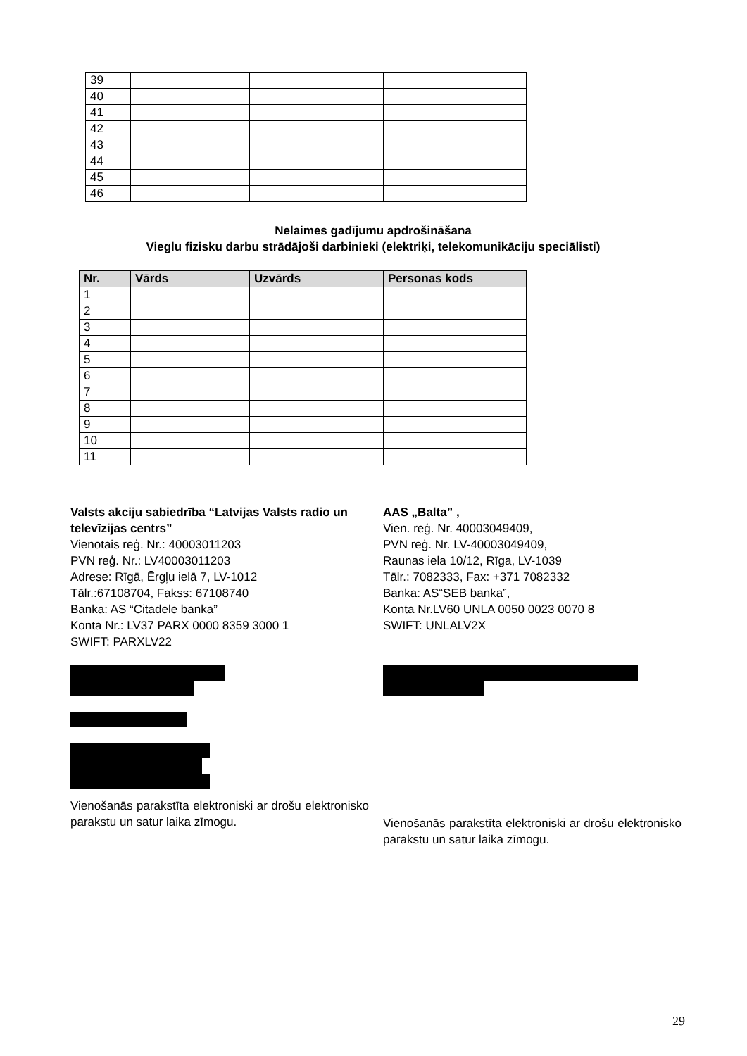| 39 | | | |
| 40 | | | |
| 41 | | | |
| 42 | | | |
| 43 | | | |
| 44 | | | |
| 45 | | | |
| 46 | | | |
Nelaimes gadījumu apdrošināšana
Vieglu fizisku darbu strādājoši darbinieki (elektriķi, telekomunikāciju speciālisti)
| Nr. | Vārds | Uzvārds | Personas kods |
| --- | --- | --- | --- |
| 1 | | | |
| 2 | | | |
| 3 | | | |
| 4 | | | |
| 5 | | | |
| 6 | | | |
| 7 | | | |
| 8 | | | |
| 9 | | | |
| 10 | | | |
| 11 | | | |
Valsts akciju sabiedrība “Latvijas Valsts radio un televīzijas centrs”
Vienotais reģ. Nr.: 40003011203
PVN reģ. Nr.: LV40003011203
Adrese: Rīgā, Ērgļu ielā 7, LV-1012
Tālr.:67108704, Fakss: 67108740
Banka: AS “Citadele banka”
Konta Nr.: LV37 PARX 0000 8359 3000 1
SWIFT: PARXLV22
Vienošanās parakstīta elektroniski ar drošu elektronisko parakstu un satur laika zīmogu.
AAS „Balta” ,
Vien. reģ. Nr. 40003049409,
PVN reģ. Nr. LV-40003049409,
Raunas iela 10/12, Rīga, LV-1039
Tālr.: 7082333, Fax: +371 7082332
Banka: AS“SEB banka”,
Konta Nr.LV60 UNLA 0050 0023 0070 8
SWIFT: UNLALV2X
Vienošanās parakstīta elektroniski ar drošu elektronisko parakstu un satur laika zīmogu.
29